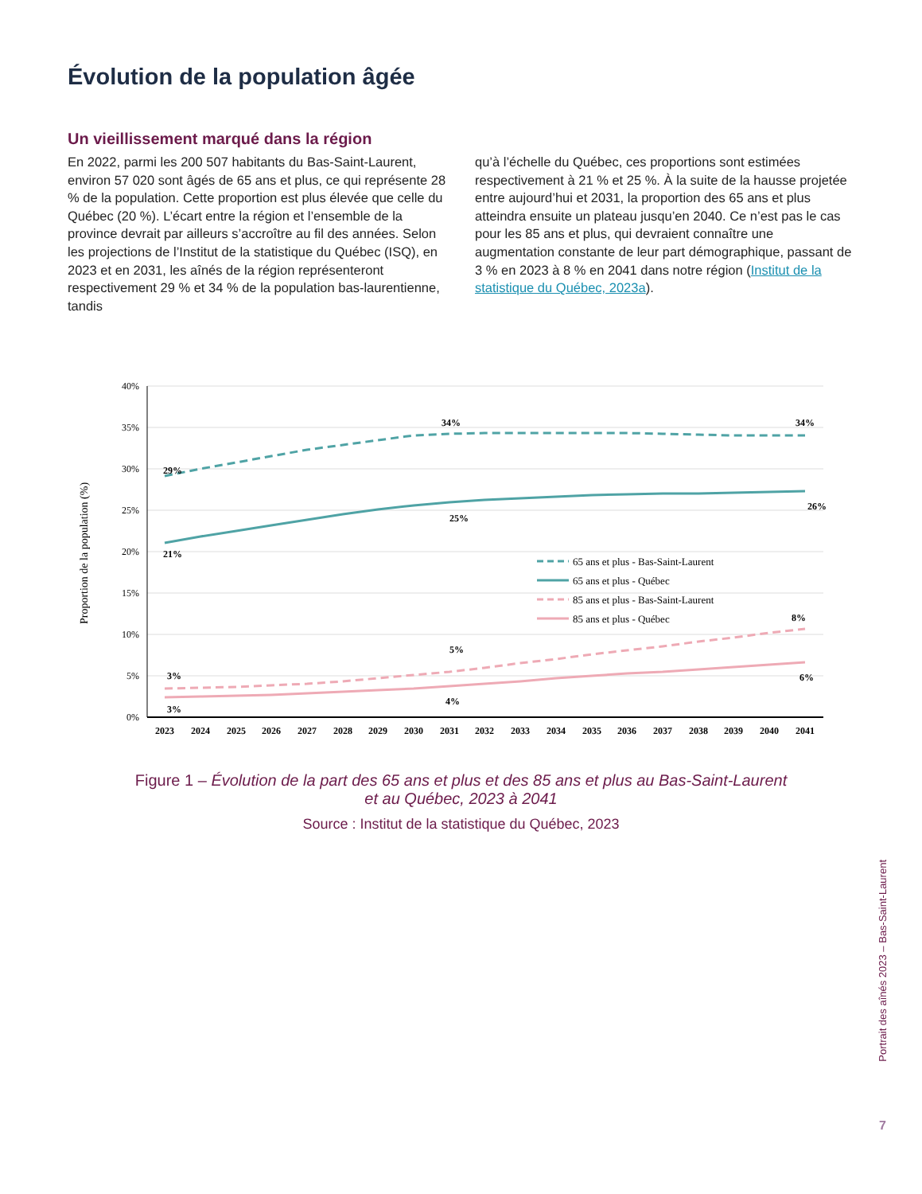Évolution de la population âgée
Un vieillissement marqué dans la région
En 2022, parmi les 200 507 habitants du Bas-Saint-Laurent, environ 57 020 sont âgés de 65 ans et plus, ce qui représente 28 % de la population. Cette proportion est plus élevée que celle du Québec (20 %). L’écart entre la région et l’ensemble de la province devrait par ailleurs s’accroître au fil des années. Selon les projections de l’Institut de la statistique du Québec (ISQ), en 2023 et en 2031, les aînés de la région représenteront respectivement 29 % et 34 % de la population bas-laurentienne, tandis
qu’à l’échelle du Québec, ces proportions sont estimées respectivement à 21 % et 25 %. À la suite de la hausse projetée entre aujourd’hui et 2031, la proportion des 65 ans et plus atteindra ensuite un plateau jusqu’en 2040. Ce n’est pas le cas pour les 85 ans et plus, qui devraient connaître une augmentation constante de leur part démographique, passant de 3 % en 2023 à 8 % en 2041 dans notre région (Institut de la statistique du Québec, 2023a).
40%
35%
30%
25%
20%
15%
10%
5%
0%
Proportion de la population (%)
29%
34%
34%
21%
25%
26%
3%
3%
5%
4%
8%
6%
65 ans et plus - Bas-Saint-Laurent
65 ans et plus - Québec
85 ans et plus - Bas-Saint-Laurent
85 ans et plus - Québec
2023
2024
2025
2026
2027
2028
2029
2030
2031
2032
2033
2034
2035
2036
2037
2038
2039
2040
2041
Figure 1 – Évolution de la part des 65 ans et plus et des 85 ans et plus au Bas-Saint-Laurent
et au Québec, 2023 à 2041
Source : Institut de la statistique du Québec, 2023
Portrait des aînés 2023 – Bas-Saint-Laurent
7